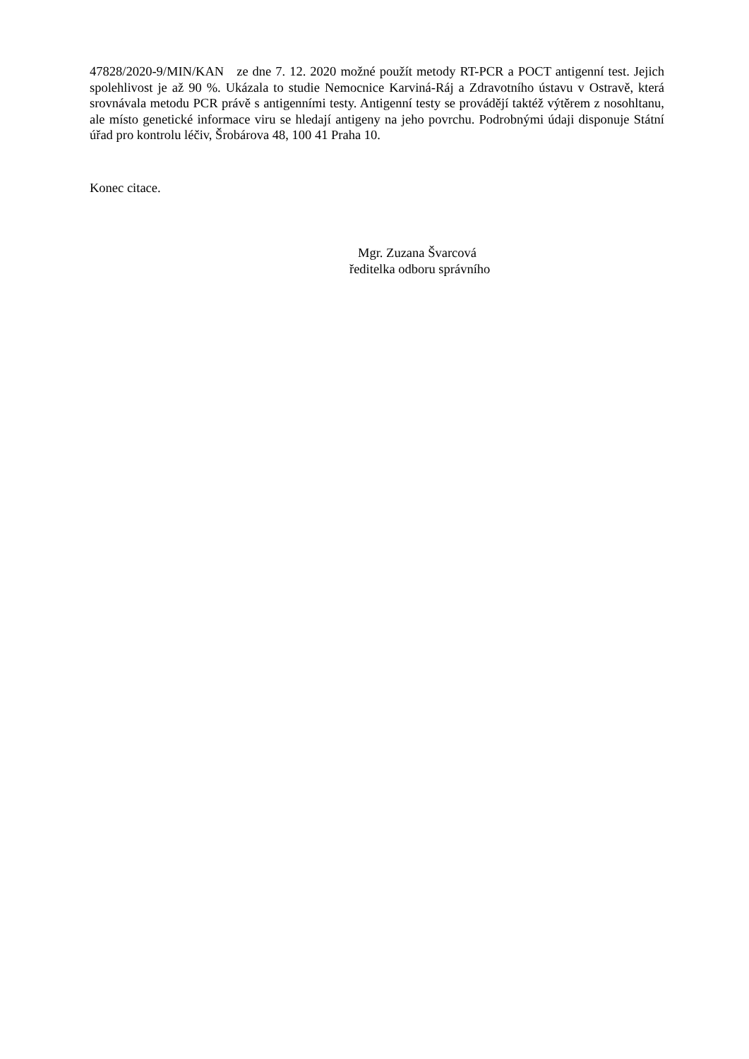47828/2020-9/MIN/KAN ze dne 7. 12. 2020 možné použít metody RT-PCR a POCT antigenní test. Jejich spolehlivost je až 90 %. Ukázala to studie Nemocnice Karviná-Ráj a Zdravotního ústavu v Ostravě, která srovnávala metodu PCR právě s antigenními testy. Antigenní testy se provádějí taktéž výtěrem z nosohltanu, ale místo genetické informace viru se hledají antigeny na jeho povrchu. Podrobnými údaji disponuje Státní úřad pro kontrolu léčiv, Šrobárova 48, 100 41 Praha 10.
Konec citace.
Mgr. Zuzana Švarcová
ředitelka odboru správního